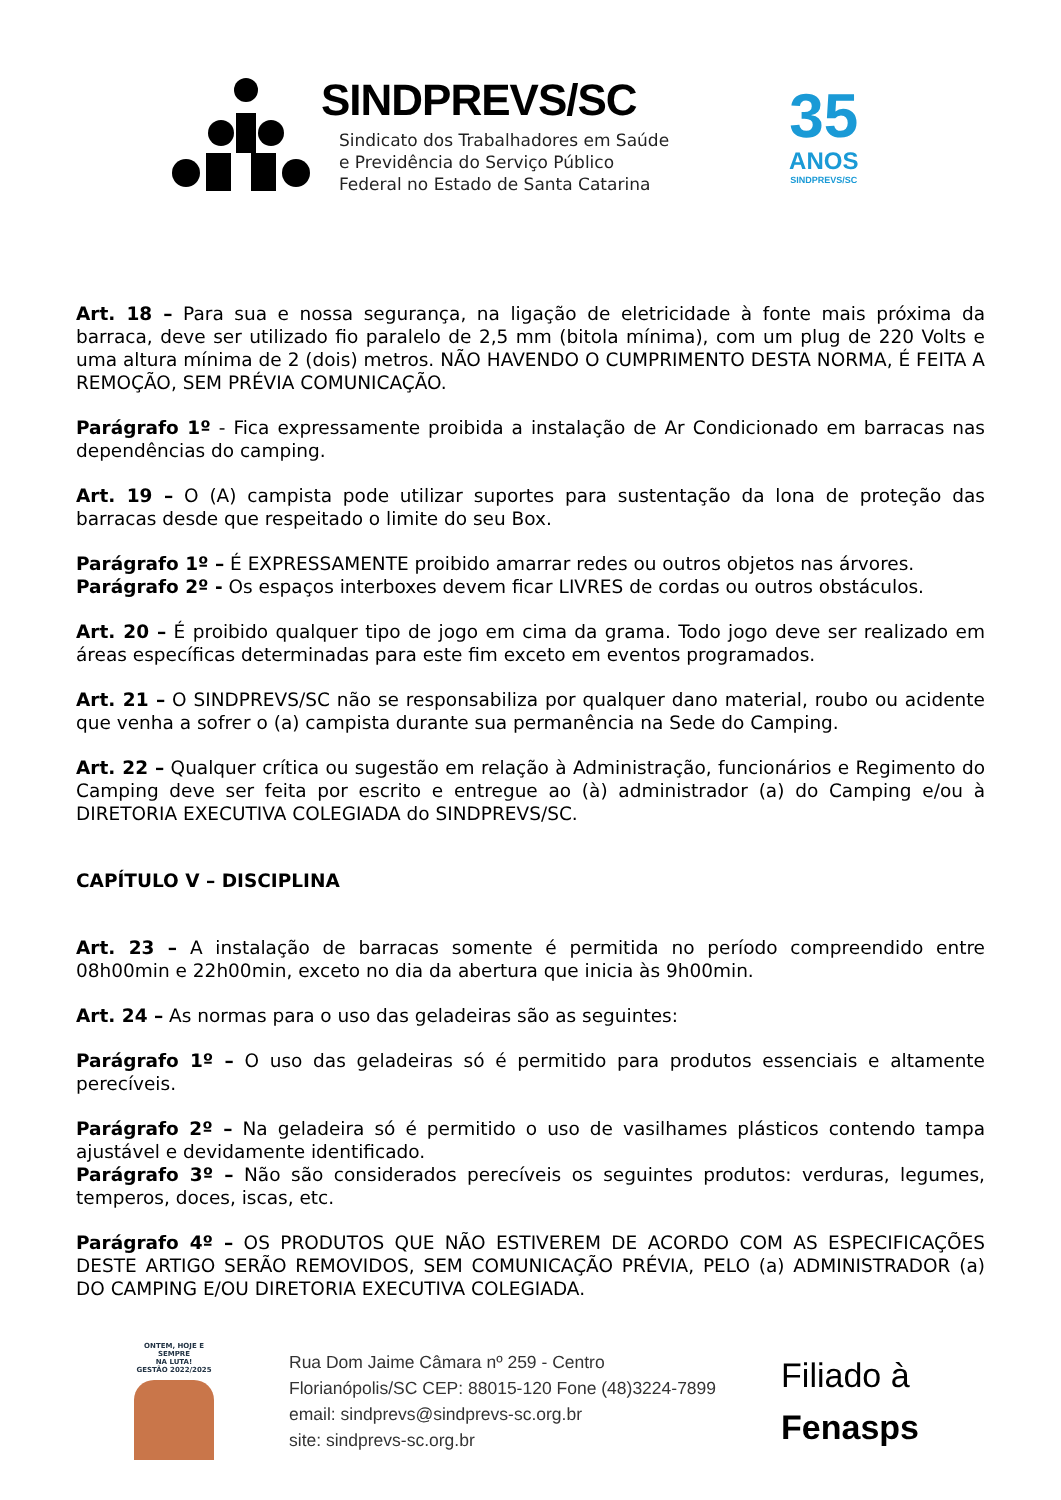SINDPREVS/SC
Sindicato dos Trabalhadores em Saúde
e Previdência do Serviço Público
Federal no Estado de Santa Catarina
35
ANOS
SINDPREVS/SC
Art. 18 – Para sua e nossa segurança, na ligação de eletricidade à fonte mais próxima da barraca, deve ser utilizado fio paralelo de 2,5 mm (bitola mínima), com um plug de 220 Volts e uma altura mínima de 2 (dois) metros. NÃO HAVENDO O CUMPRIMENTO DESTA NORMA, É FEITA A REMOÇÃO, SEM PRÉVIA COMUNICAÇÃO.
Parágrafo 1º - Fica expressamente proibida a instalação de Ar Condicionado em barracas nas dependências do camping.
Art. 19 – O (A) campista pode utilizar suportes para sustentação da lona de proteção das barracas desde que respeitado o limite do seu Box.
Parágrafo 1º – É EXPRESSAMENTE proibido amarrar redes ou outros objetos nas árvores.
Parágrafo 2º - Os espaços interboxes devem ficar LIVRES de cordas ou outros obstáculos.
Art. 20 – É proibido qualquer tipo de jogo em cima da grama. Todo jogo deve ser realizado em áreas específicas determinadas para este fim exceto em eventos programados.
Art. 21 – O SINDPREVS/SC não se responsabiliza por qualquer dano material, roubo ou acidente que venha a sofrer o (a) campista durante sua permanência na Sede do Camping.
Art. 22 – Qualquer crítica ou sugestão em relação à Administração, funcionários e Regimento do Camping deve ser feita por escrito e entregue ao (à) administrador (a) do Camping e/ou à DIRETORIA EXECUTIVA COLEGIADA do SINDPREVS/SC.
CAPÍTULO V – DISCIPLINA
Art. 23 – A instalação de barracas somente é permitida no período compreendido entre 08h00min e 22h00min, exceto no dia da abertura que inicia às 9h00min.
Art. 24 – As normas para o uso das geladeiras são as seguintes:
Parágrafo 1º – O uso das geladeiras só é permitido para produtos essenciais e altamente perecíveis.
Parágrafo 2º – Na geladeira só é permitido o uso de vasilhames plásticos contendo tampa ajustável e devidamente identificado.
Parágrafo 3º – Não são considerados perecíveis os seguintes produtos: verduras, legumes, temperos, doces, iscas, etc.
Parágrafo 4º – OS PRODUTOS QUE NÃO ESTIVEREM DE ACORDO COM AS ESPECIFICAÇÕES DESTE ARTIGO SERÃO REMOVIDOS, SEM COMUNICAÇÃO PRÉVIA, PELO (a) ADMINISTRADOR (a) DO CAMPING E/OU DIRETORIA EXECUTIVA COLEGIADA.
ONTEM, HOJE E SEMPRE
NA LUTA!
GESTÃO 2022/2025
Rua Dom Jaime Câmara nº 259 - Centro
Florianópolis/SC CEP: 88015-120 Fone (48)3224-7899
email: sindprevs@sindprevs-sc.org.br
site: sindprevs-sc.org.br
Filiado à
Fenasps